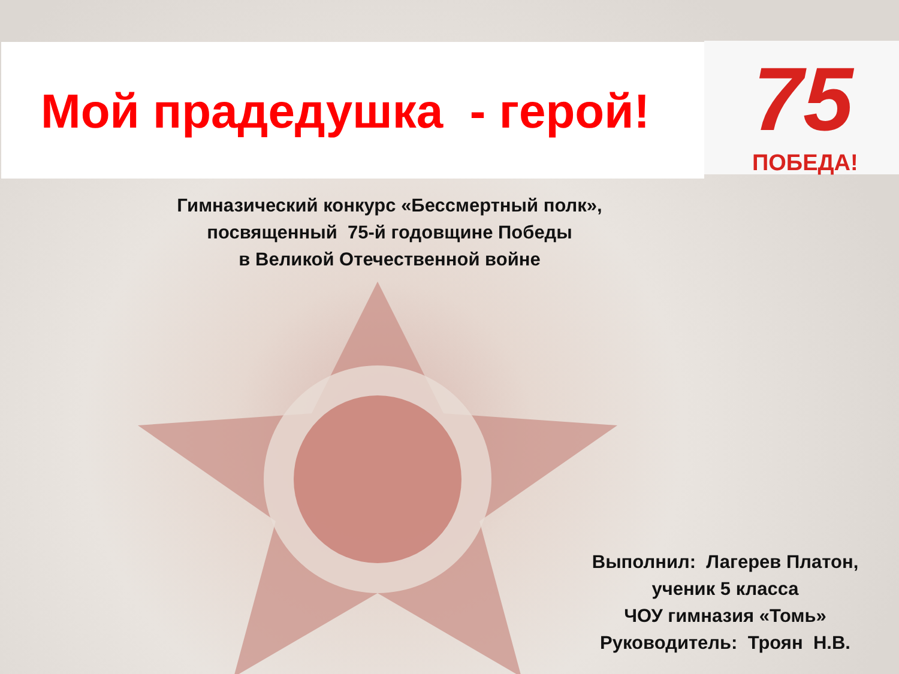Мой прадедушка - герой!
75
ПОБЕДА!
Гимназический конкурс «Бессмертный полк»,
посвященный 75-й годовщине Победы
в Великой Отечественной войне
Выполнил: Лагерев Платон,
ученик 5 класса
ЧОУ гимназия «Томь»
Руководитель: Троян Н.В.